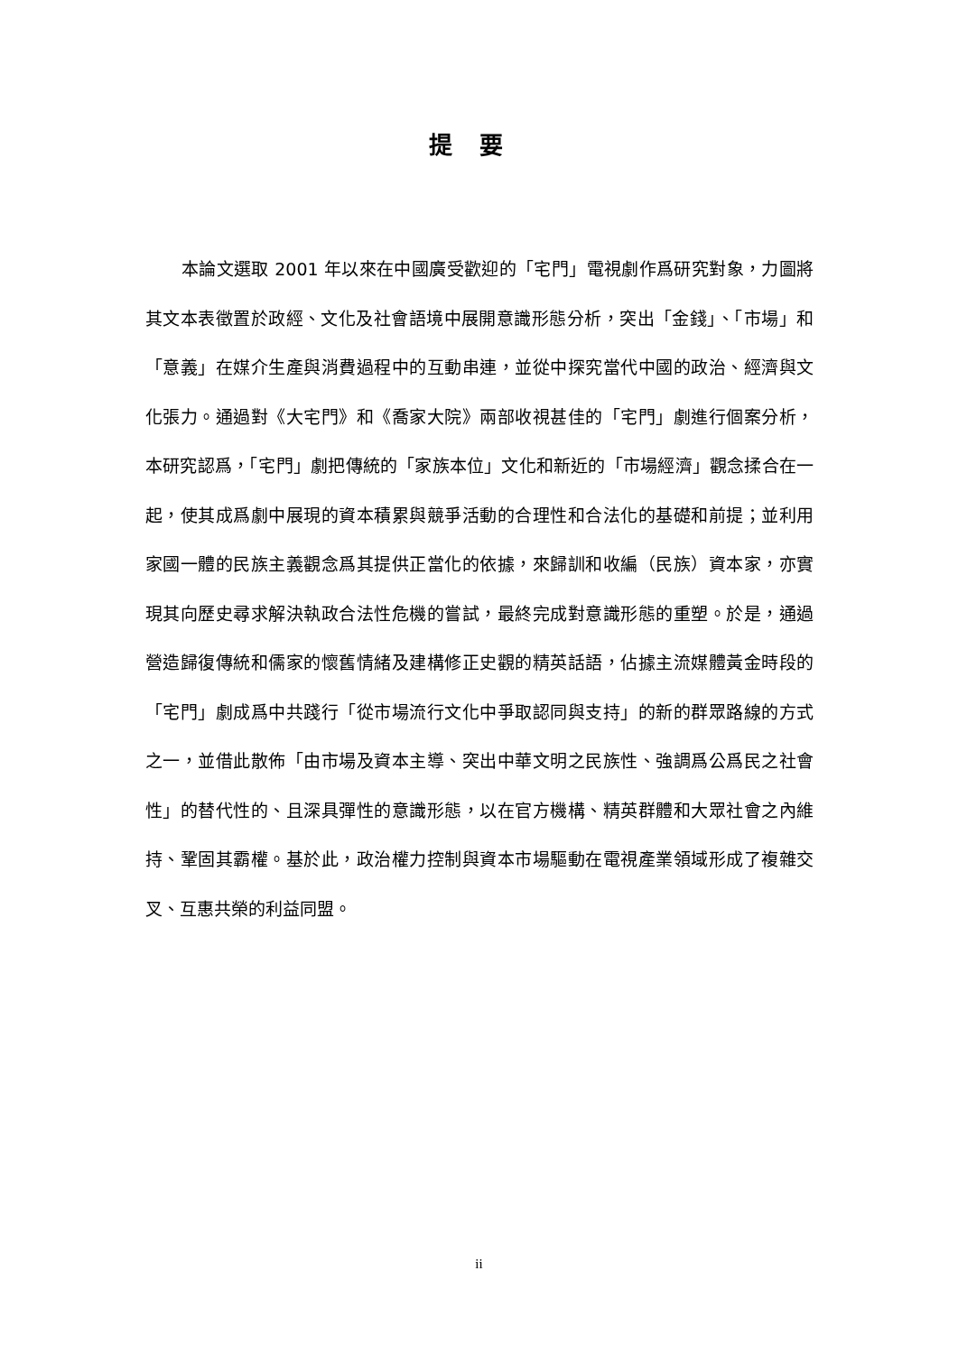提要
本論文選取 2001 年以來在中國廣受歡迎的「宅門」電視劇作爲研究對象，力圖將其文本表徵置於政經、文化及社會語境中展開意識形態分析，突出「金錢」、「市場」和「意義」在媒介生產與消費過程中的互動串連，並從中探究當代中國的政治、經濟與文化張力。通過對《大宅門》和《喬家大院》兩部收視甚佳的「宅門」劇進行個案分析，本研究認爲，「宅門」劇把傳統的「家族本位」文化和新近的「市場經濟」觀念揉合在一起，使其成爲劇中展現的資本積累與競爭活動的合理性和合法化的基礎和前提；並利用家國一體的民族主義觀念爲其提供正當化的依據，來歸訓和收編（民族）資本家，亦實現其向歷史尋求解決執政合法性危機的嘗試，最終完成對意識形態的重塑。於是，通過營造歸復傳統和儒家的懷舊情緒及建構修正史觀的精英話語，佔據主流媒體黃金時段的「宅門」劇成爲中共踐行「從市場流行文化中爭取認同與支持」的新的群眾路線的方式之一，並借此散佈「由市場及資本主導、突出中華文明之民族性、強調爲公爲民之社會性」的替代性的、且深具彈性的意識形態，以在官方機構、精英群體和大眾社會之內維持、鞏固其霸權。基於此，政治權力控制與資本市場驅動在電視產業領域形成了複雜交叉、互惠共榮的利益同盟。
ii